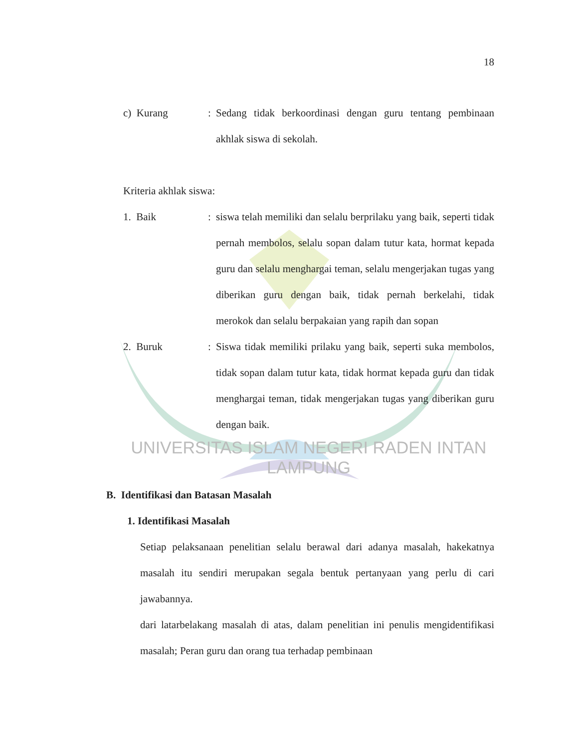18
c) Kurang : Sedang tidak berkoordinasi dengan guru tentang pembinaan akhlak siswa di sekolah.
Kriteria akhlak siswa:
1. Baik : siswa telah memiliki dan selalu berprilaku yang baik, seperti tidak pernah membolos, selalu sopan dalam tutur kata, hormat kepada guru dan selalu menghargai teman, selalu mengerjakan tugas yang diberikan guru dengan baik, tidak pernah berkelahi, tidak merokok dan selalu berpakaian yang rapih dan sopan
2. Buruk : Siswa tidak memiliki prilaku yang baik, seperti suka membolos, tidak sopan dalam tutur kata, tidak hormat kepada guru dan tidak menghargai teman, tidak mengerjakan tugas yang diberikan guru dengan baik.
UNIVERSITAS ISLAM NEGERI RADEN INTAN LAMPUNG
B. Identifikasi dan Batasan Masalah
1. Identifikasi Masalah
Setiap pelaksanaan penelitian selalu berawal dari adanya masalah, hakekatnya masalah itu sendiri merupakan segala bentuk pertanyaan yang perlu di cari jawabannya.
dari latarbelakang masalah di atas, dalam penelitian ini penulis mengidentifikasi masalah; Peran guru dan orang tua terhadap pembinaan